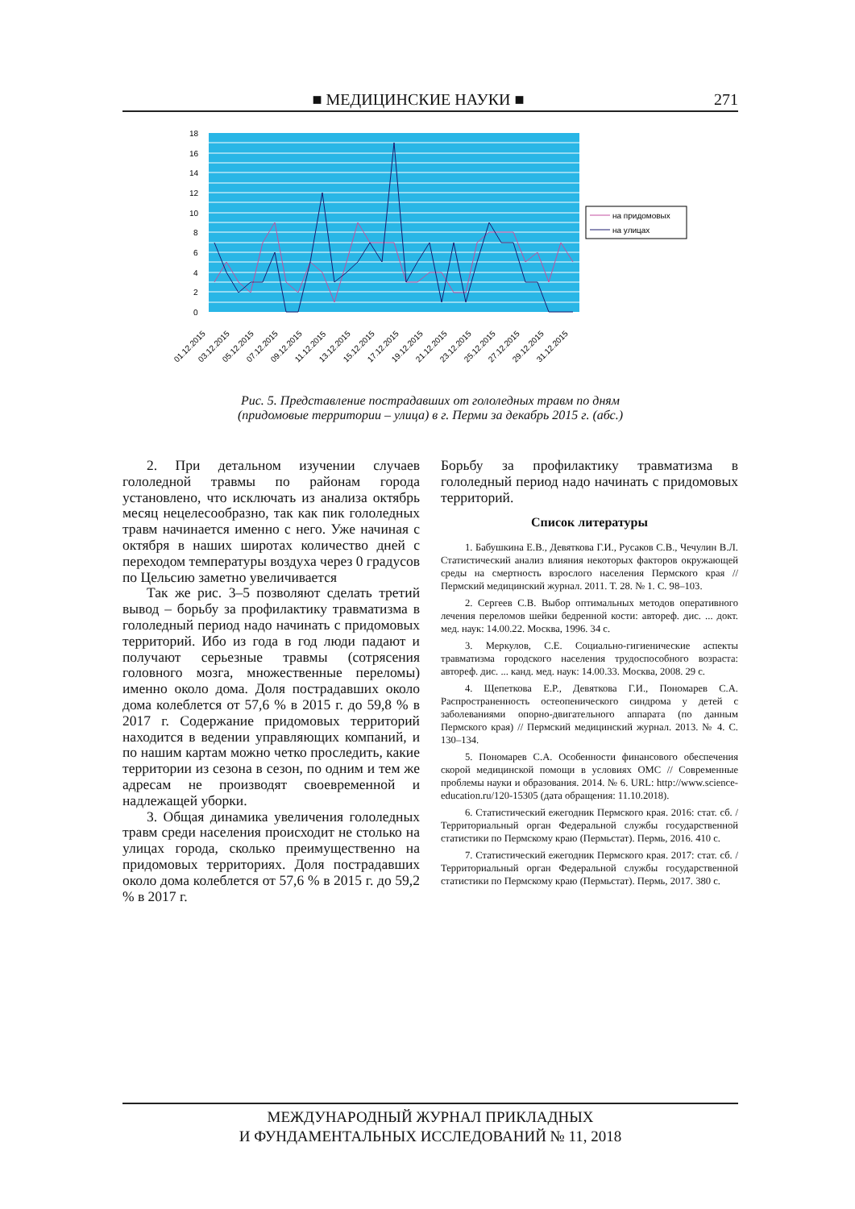■ МЕДИЦИНСКИЕ НАУКИ ■ 271
18
16
14
12
10
8
6
4
2
0
на придомовых
на улицах
01.12.2015
03.12.2015
05.12.2015
07.12.2015
09.12.2015
11.12.2015
13.12.2015
15.12.2015
17.12.2015
19.12.2015
21.12.2015
23.12.2015
25.12.2015
27.12.2015
29.12.2015
31.12.2015
Рис. 5. Представление пострадавших от гололедных травм по дням
(придомовые территории – улица) в г. Перми за декабрь 2015 г. (абс.)
2. При детальном изучении случаев гололедной травмы по районам города установлено, что исключать из анализа октябрь месяц нецелесообразно, так как пик гололедных травм начинается именно с него. Уже начиная с октября в наших широтах количество дней с переходом температуры воздуха через 0 градусов по Цельсию заметно увеличивается
Так же рис. 3–5 позволяют сделать третий вывод – борьбу за профилактику травматизма в гололедный период надо начинать с придомовых территорий. Ибо из года в год люди падают и получают серьезные травмы (сотрясения головного мозга, множественные переломы) именно около дома. Доля пострадавших около дома колеблется от 57,6 % в 2015 г. до 59,8 % в 2017 г. Содержание придомовых территорий находится в ведении управляющих компаний, и по нашим картам можно четко проследить, какие территории из сезона в сезон, по одним и тем же адресам не производят своевременной и надлежащей уборки.
3. Общая динамика увеличения гололедных травм среди населения происходит не столько на улицах города, сколько преимущественно на придомовых территориях. Доля пострадавших около дома колеблется от 57,6 % в 2015 г. до 59,2 % в 2017 г.
Борьбу за профилактику травматизма в гололедный период надо начинать с придомовых территорий.
Список литературы
1. Бабушкина Е.В., Девяткова Г.И., Русаков С.В., Чечулин В.Л. Статистический анализ влияния некоторых факторов окружающей среды на смертность взрослого населения Пермского края // Пермский медицинский журнал. 2011. Т. 28. № 1. С. 98–103.
2. Сергеев С.В. Выбор оптимальных методов оперативного лечения переломов шейки бедренной кости: автореф. дис. ... докт. мед. наук: 14.00.22. Москва, 1996. 34 с.
3. Меркулов, С.Е. Социально-гигиенические аспекты травматизма городского населения трудоспособного возраста: автореф. дис. ... канд. мед. наук: 14.00.33. Москва, 2008. 29 с.
4. Щепеткова Е.Р., Девяткова Г.И., Пономарев С.А. Распространенность остеопенического синдрома у детей с заболеваниями опорно-двигательного аппарата (по данным Пермского края) // Пермский медицинский журнал. 2013. № 4. С. 130–134.
5. Пономарев С.А. Особенности финансового обеспечения скорой медицинской помощи в условиях ОМС // Современные проблемы науки и образования. 2014. № 6. URL: http://www.science-education.ru/120-15305 (дата обращения: 11.10.2018).
6. Статистический ежегодник Пермского края. 2016: стат. сб. / Территориальный орган Федеральной службы государственной статистики по Пермскому краю (Пермьстат). Пермь, 2016. 410 с.
7. Статистический ежегодник Пермского края. 2017: стат. сб. / Территориальный орган Федеральной службы государственной статистики по Пермскому краю (Пермьстат). Пермь, 2017. 380 с.
МЕЖДУНАРОДНЫЙ ЖУРНАЛ ПРИКЛАДНЫХ
И ФУНДАМЕНТАЛЬНЫХ ИССЛЕДОВАНИЙ № 11, 2018